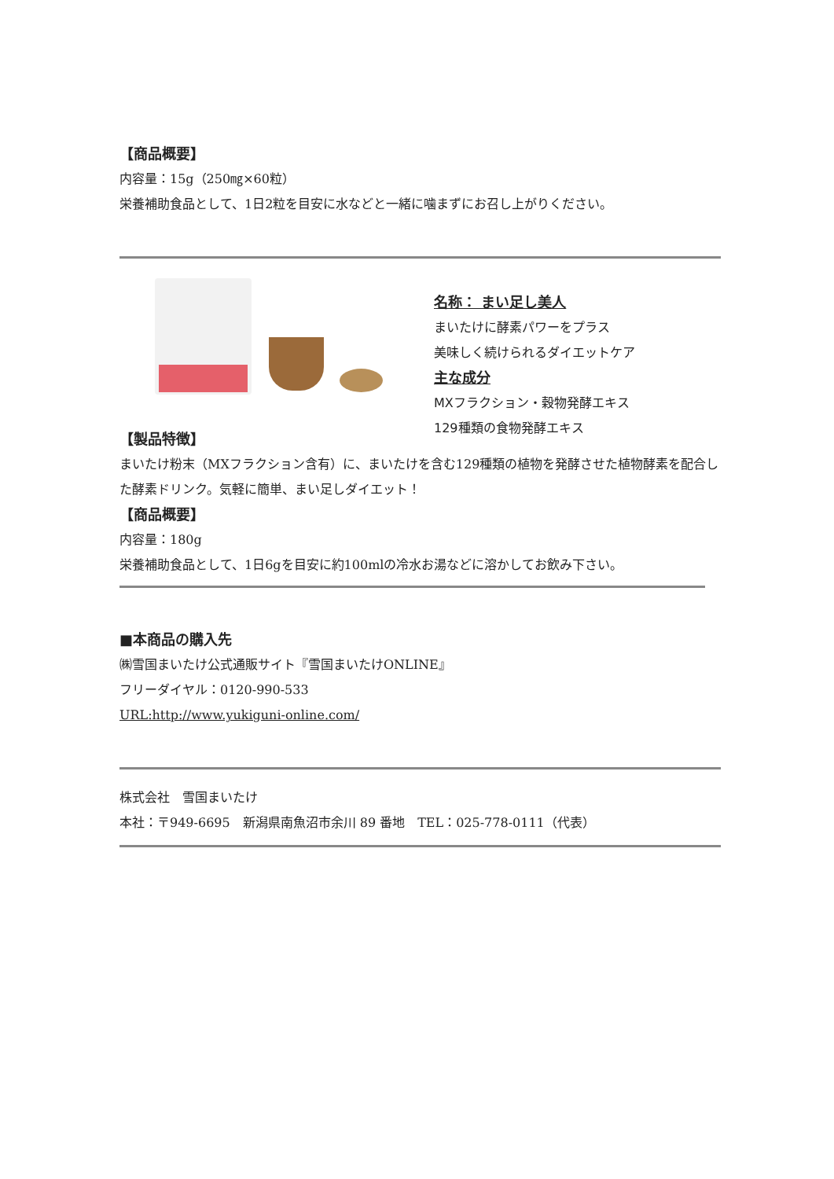【商品概要】
内容量：15g（250㎎×60粒）
栄養補助食品として、1日2粒を目安に水などと一緒に噛まずにお召し上がりください。
名称： まい足し美人
まいたけに酵素パワーをプラス
美味しく続けられるダイエットケア
主な成分
MXフラクション・穀物発酵エキス
129種類の食物発酵エキス
【製品特徴】
まいたけ粉末（MXフラクション含有）に、まいたけを含む129種類の植物を発酵させた植物酵素を配合した酵素ドリンク。気軽に簡単、まい足しダイエット！
【商品概要】
内容量：180g
栄養補助食品として、1日6gを目安に約100mlの冷水お湯などに溶かしてお飲み下さい。
■本商品の購入先
㈱雪国まいたけ公式通販サイト『雪国まいたけONLINE』
フリーダイヤル：0120-990-533
URL:http://www.yukiguni-online.com/
株式会社　雪国まいたけ
本社：〒949-6695　新潟県南魚沼市余川 89 番地　TEL：025-778-0111（代表）